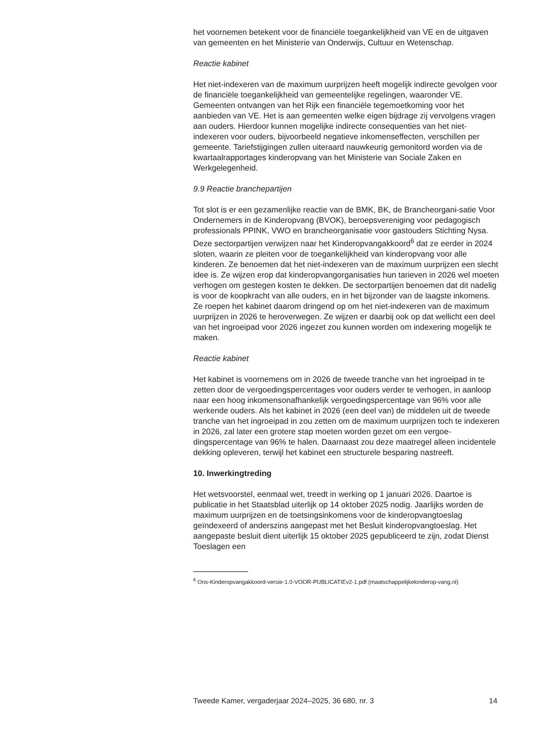het voornemen betekent voor de financiële toegankelijkheid van VE en de uitgaven van gemeenten en het Ministerie van Onderwijs, Cultuur en Wetenschap.
Reactie kabinet
Het niet-indexeren van de maximum uurprijzen heeft mogelijk indirecte gevolgen voor de financiële toegankelijkheid van gemeentelijke regelingen, waaronder VE. Gemeenten ontvangen van het Rijk een financiële tegemoetkoming voor het aanbieden van VE. Het is aan gemeenten welke eigen bijdrage zij vervolgens vragen aan ouders. Hierdoor kunnen mogelijke indirecte consequenties van het niet-indexeren voor ouders, bijvoorbeeld negatieve inkomenseffecten, verschillen per gemeente. Tariefstijgingen zullen uiteraard nauwkeurig gemonitord worden via de kwartaalrapportages kinderopvang van het Ministerie van Sociale Zaken en Werkgelegenheid.
9.9 Reactie branchepartijen
Tot slot is er een gezamenlijke reactie van de BMK, BK, de Brancheorgani-satie Voor Ondernemers in de Kinderopvang (BVOK), beroepsvereniging voor pedagogisch professionals PPINK, VWO en brancheorganisatie voor gastouders Stichting Nysa. Deze sectorpartijen verwijzen naar het Kinderopvangakkoord<sup>6</sup> dat ze eerder in 2024 sloten, waarin ze pleiten voor de toegankelijkheid van kinderopvang voor alle kinderen. Ze benoemen dat het niet-indexeren van de maximum uurprijzen een slecht idee is. Ze wijzen erop dat kinderopvangorganisaties hun tarieven in 2026 wel moeten verhogen om gestegen kosten te dekken. De sectorpartijen benoemen dat dit nadelig is voor de koopkracht van alle ouders, en in het bijzonder van de laagste inkomens. Ze roepen het kabinet daarom dringend op om het niet-indexeren van de maximum uurprijzen in 2026 te heroverwegen. Ze wijzen er daarbij ook op dat wellicht een deel van het ingroeipad voor 2026 ingezet zou kunnen worden om indexering mogelijk te maken.
Reactie kabinet
Het kabinet is voornemens om in 2026 de tweede tranche van het ingroeipad in te zetten door de vergoedingspercentages voor ouders verder te verhogen, in aanloop naar een hoog inkomensonafhankelijk vergoedingspercentage van 96% voor alle werkende ouders. Als het kabinet in 2026 (een deel van) de middelen uit de tweede tranche van het ingroeipad in zou zetten om de maximum uurprijzen toch te indexeren in 2026, zal later een grotere stap moeten worden gezet om een vergoe-dingspercentage van 96% te halen. Daarnaast zou deze maatregel alleen incidentele dekking opleveren, terwijl het kabinet een structurele besparing nastreeft.
10. Inwerkingtreding
Het wetsvoorstel, eenmaal wet, treedt in werking op 1 januari 2026. Daartoe is publicatie in het Staatsblad uiterlijk op 14 oktober 2025 nodig. Jaarlijks worden de maximum uurprijzen en de toetsingsinkomens voor de kinderopvangtoeslag geïndexeerd of anderszins aangepast met het Besluit kinderopvangtoeslag. Het aangepaste besluit dient uiterlijk 15 oktober 2025 gepubliceerd te zijn, zodat Dienst Toeslagen een
<sup>6</sup> Ons-Kinderopvangakkoord-versie-1.0-VOOR-PUBLICATIEv2-1.pdf (maatschappelijkekinderop-vang.nl)
Tweede Kamer, vergaderjaar 2024–2025, 36 680, nr. 3 14